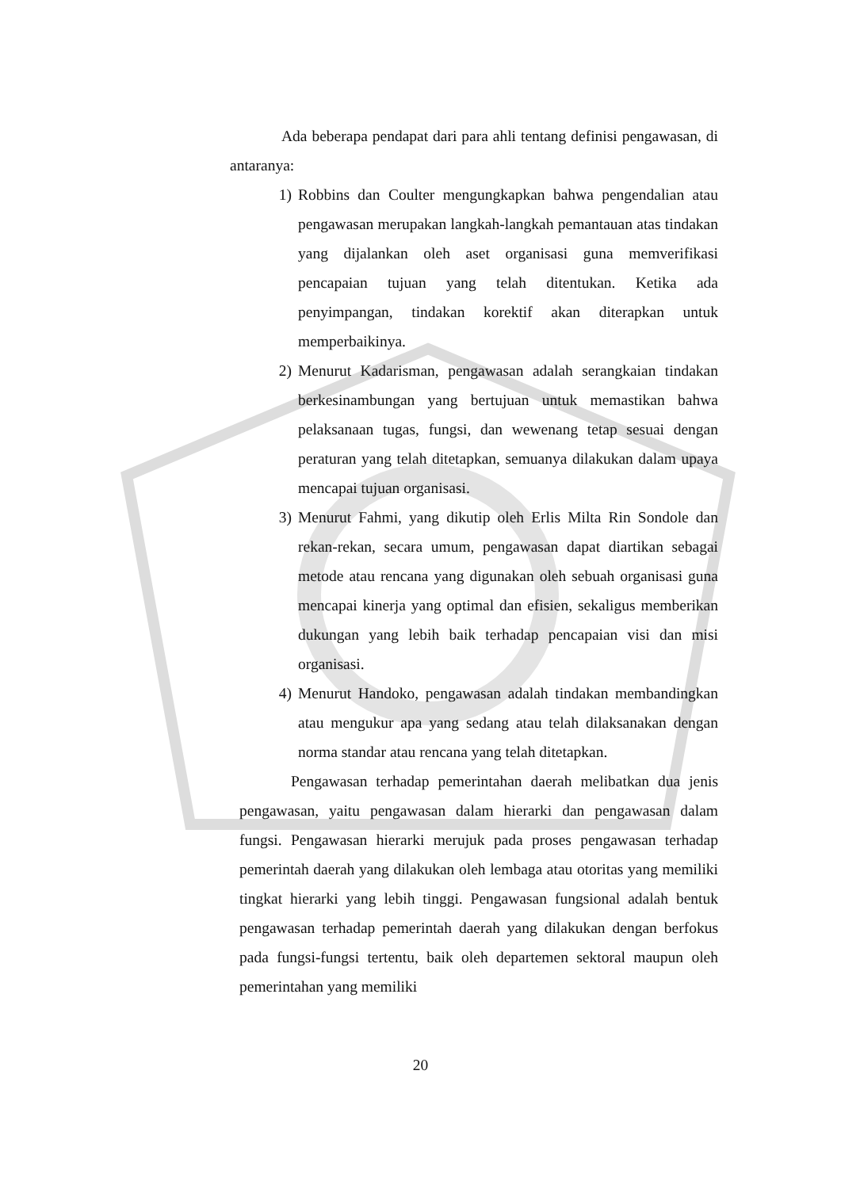Ada beberapa pendapat dari para ahli tentang definisi pengawasan, di antaranya:
1) Robbins dan Coulter mengungkapkan bahwa pengendalian atau pengawasan merupakan langkah-langkah pemantauan atas tindakan yang dijalankan oleh aset organisasi guna memverifikasi pencapaian tujuan yang telah ditentukan. Ketika ada penyimpangan, tindakan korektif akan diterapkan untuk memperbaikinya.
2) Menurut Kadarisman, pengawasan adalah serangkaian tindakan berkesinambungan yang bertujuan untuk memastikan bahwa pelaksanaan tugas, fungsi, dan wewenang tetap sesuai dengan peraturan yang telah ditetapkan, semuanya dilakukan dalam upaya mencapai tujuan organisasi.
3) Menurut Fahmi, yang dikutip oleh Erlis Milta Rin Sondole dan rekan-rekan, secara umum, pengawasan dapat diartikan sebagai metode atau rencana yang digunakan oleh sebuah organisasi guna mencapai kinerja yang optimal dan efisien, sekaligus memberikan dukungan yang lebih baik terhadap pencapaian visi dan misi organisasi.
4) Menurut Handoko, pengawasan adalah tindakan membandingkan atau mengukur apa yang sedang atau telah dilaksanakan dengan norma standar atau rencana yang telah ditetapkan.
Pengawasan terhadap pemerintahan daerah melibatkan dua jenis pengawasan, yaitu pengawasan dalam hierarki dan pengawasan dalam fungsi. Pengawasan hierarki merujuk pada proses pengawasan terhadap pemerintah daerah yang dilakukan oleh lembaga atau otoritas yang memiliki tingkat hierarki yang lebih tinggi. Pengawasan fungsional adalah bentuk pengawasan terhadap pemerintah daerah yang dilakukan dengan berfokus pada fungsi-fungsi tertentu, baik oleh departemen sektoral maupun oleh pemerintahan yang memiliki
20